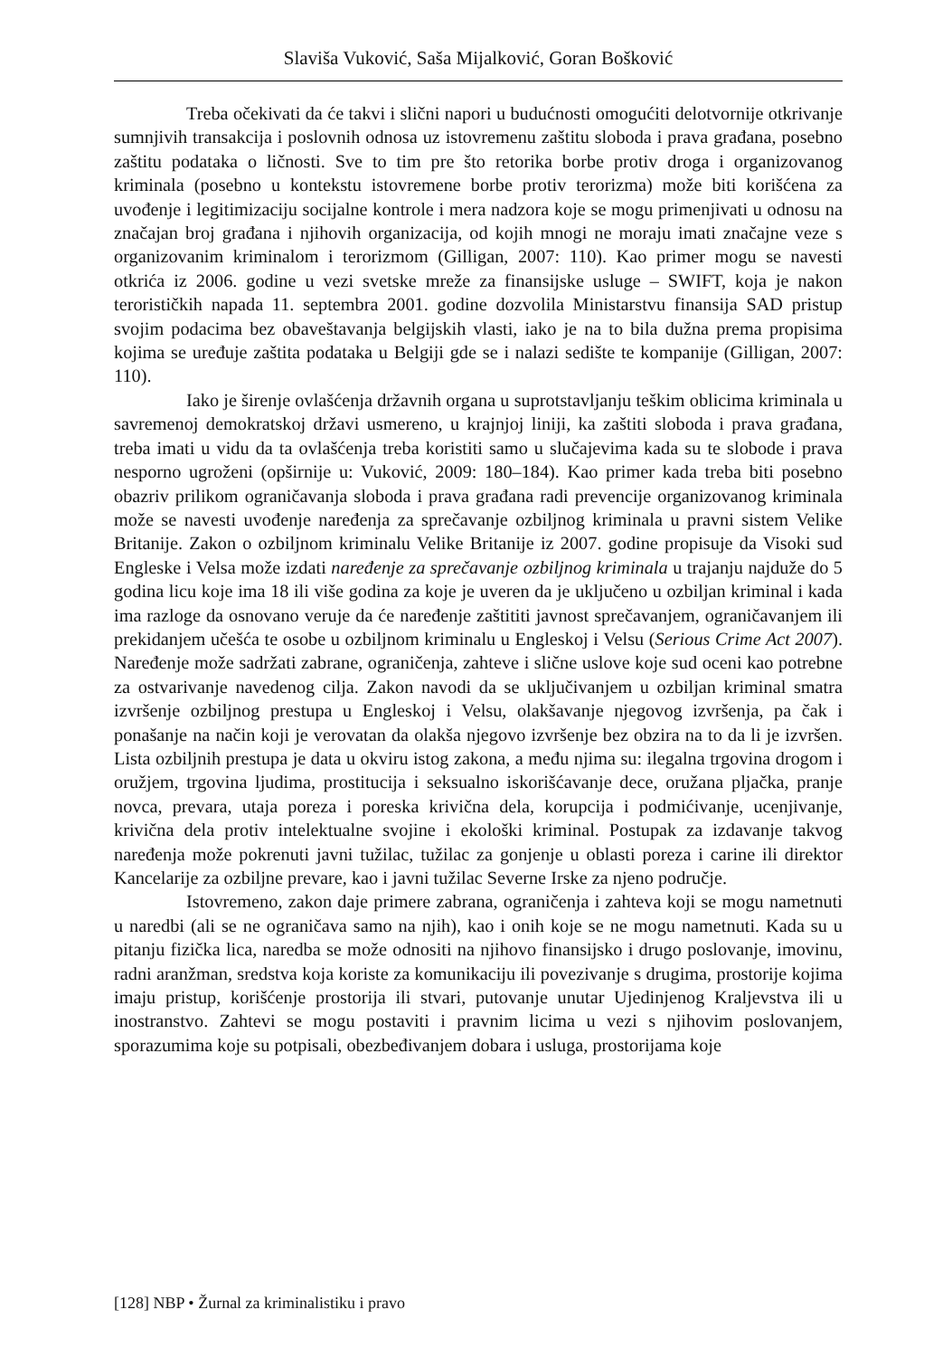Slaviša Vuković, Saša Mijalković, Goran Bošković
Treba očekivati da će takvi i slični napori u budućnosti omogućiti delotvornije otkrivanje sumnjivih transakcija i poslovnih odnosa uz istovremenu zaštitu sloboda i prava građana, posebno zaštitu podataka o ličnosti. Sve to tim pre što retorika borbe protiv droga i organizovanog kriminala (posebno u kontekstu istovremene borbe protiv terorizma) može biti korišćena za uvođenje i legitimizaciju socijalne kontrole i mera nadzora koje se mogu primenjivati u odnosu na značajan broj građana i njihovih organizacija, od kojih mnogi ne moraju imati značajne veze s organizovanim kriminalom i terorizmom (Gilligan, 2007: 110). Kao primer mogu se navesti otkrića iz 2006. godine u vezi svetske mreže za finansijske usluge – SWIFT, koja je nakon terorističkih napada 11. septembra 2001. godine dozvolila Ministarstvu finansija SAD pristup svojim podacima bez obaveštavanja belgijskih vlasti, iako je na to bila dužna prema propisima kojima se uređuje zaštita podataka u Belgiji gde se i nalazi sedište te kompanije (Gilligan, 2007: 110).
Iako je širenje ovlašćenja državnih organa u suprotstavljanju teškim oblicima kriminala u savremenoj demokratskoj državi usmereno, u krajnjoj liniji, ka zaštiti sloboda i prava građana, treba imati u vidu da ta ovlašćenja treba koristiti samo u slučajevima kada su te slobode i prava nesporno ugroženi (opširnije u: Vuković, 2009: 180–184). Kao primer kada treba biti posebno obazriv prilikom ograničavanja sloboda i prava građana radi prevencije organizovanog kriminala može se navesti uvođenje naređenja za sprečavanje ozbiljnog kriminala u pravni sistem Velike Britanije. Zakon o ozbiljnom kriminalu Velike Britanije iz 2007. godine propisuje da Visoki sud Engleske i Velsa može izdati naređenje za sprečavanje ozbiljnog kriminala u trajanju najduže do 5 godina licu koje ima 18 ili više godina za koje je uveren da je uključeno u ozbiljan kriminal i kada ima razloge da osnovano veruje da će naređenje zaštititi javnost sprečavanjem, ograničavanjem ili prekidanjem učešća te osobe u ozbiljnom kriminalu u Engleskoj i Velsu (Serious Crime Act 2007). Naređenje može sadržati zabrane, ograničenja, zahteve i slične uslove koje sud oceni kao potrebne za ostvarivanje navedenog cilja. Zakon navodi da se uključivanjem u ozbiljan kriminal smatra izvršenje ozbiljnog prestupa u Engleskoj i Velsu, olakšavanje njegovog izvršenja, pa čak i ponašanje na način koji je verovatan da olakša njegovo izvršenje bez obzira na to da li je izvršen. Lista ozbiljnih prestupa je data u okviru istog zakona, a među njima su: ilegalna trgovina drogom i oružjem, trgovina ljudima, prostitucija i seksualno iskorišćavanje dece, oružana pljačka, pranje novca, prevara, utaja poreza i poreska krivična dela, korupcija i podmićivanje, ucenjivanje, krivična dela protiv intelektualne svojine i ekološki kriminal. Postupak za izdavanje takvog naređenja može pokrenuti javni tužilac, tužilac za gonjenje u oblasti poreza i carine ili direktor Kancelarije za ozbiljne prevare, kao i javni tužilac Severne Irske za njeno područje.
Istovremeno, zakon daje primere zabrana, ograničenja i zahteva koji se mogu nametnuti u naredbi (ali se ne ograničava samo na njih), kao i onih koje se ne mogu nametnuti. Kada su u pitanju fizička lica, naredba se može odnositi na njihovo finansijsko i drugo poslovanje, imovinu, radni aranžman, sredstva koja koriste za komunikaciju ili povezivanje s drugima, prostorije kojima imaju pristup, korišćenje prostorija ili stvari, putovanje unutar Ujedinjenog Kraljevstva ili u inostranstvo. Zahtevi se mogu postaviti i pravnim licima u vezi s njihovim poslovanjem, sporazumima koje su potpisali, obezbeđivanjem dobara i usluga, prostorijama koje
[128] NBP • Žurnal za kriminalistiku i pravo